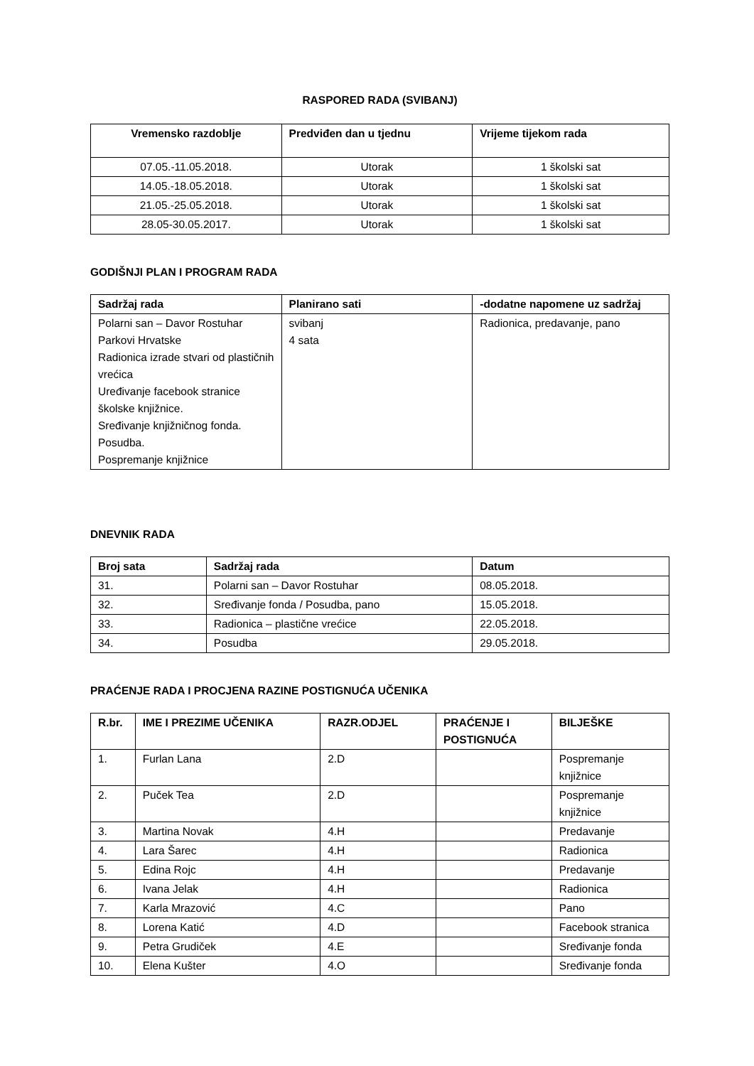RASPORED RADA (SVIBANJ)
| Vremensko razdoblje | Predviđen dan u tjednu | Vrijeme tijekom rada |
| --- | --- | --- |
| 07.05.-11.05.2018. | Utorak | 1 školski sat |
| 14.05.-18.05.2018. | Utorak | 1 školski sat |
| 21.05.-25.05.2018. | Utorak | 1 školski sat |
| 28.05-30.05.2017. | Utorak | 1 školski sat |
GODIŠNJI PLAN I PROGRAM RADA
| Sadržaj rada | Planirano sati | -dodatne napomene uz sadržaj |
| --- | --- | --- |
| Polarni san – Davor Rostuhar Parkovi Hrvatske Radionica izrade stvari od plastičnih vrećica Uređivanje facebook stranice školske knjižnice. Sređivanje knjižničnog fonda. Posudba. Pospremanje knjižnice | svibanj 4 sata | Radionica, predavanje, pano |
DNEVNIK RADA
| Broj sata | Sadržaj rada | Datum |
| --- | --- | --- |
| 31. | Polarni san – Davor Rostuhar | 08.05.2018. |
| 32. | Sređivanje fonda / Posudba, pano | 15.05.2018. |
| 33. | Radionica – plastične vrećice | 22.05.2018. |
| 34. | Posudba | 29.05.2018. |
PRAĆENJE RADA I PROCJENA RAZINE POSTIGNUĆA UČENIKA
| R.br. | IME I PREZIME UČENIKA | RAZR.ODJEL | PRAĆENJE I POSTIGNUĆA | BILJEŠKE |
| --- | --- | --- | --- | --- |
| 1. | Furlan Lana | 2.D | | Pospremanje knjižnice |
| 2. | Puček Tea | 2.D | | Pospremanje knjižnice |
| 3. | Martina Novak | 4.H | | Predavanje |
| 4. | Lara Šarec | 4.H | | Radionica |
| 5. | Edina Rojc | 4.H | | Predavanje |
| 6. | Ivana Jelak | 4.H | | Radionica |
| 7. | Karla Mrazović | 4.C | | Pano |
| 8. | Lorena Katić | 4.D | | Facebook stranica |
| 9. | Petra Grudiček | 4.E | | Sređivanje fonda |
| 10. | Elena Kušter | 4.O | | Sređivanje fonda |